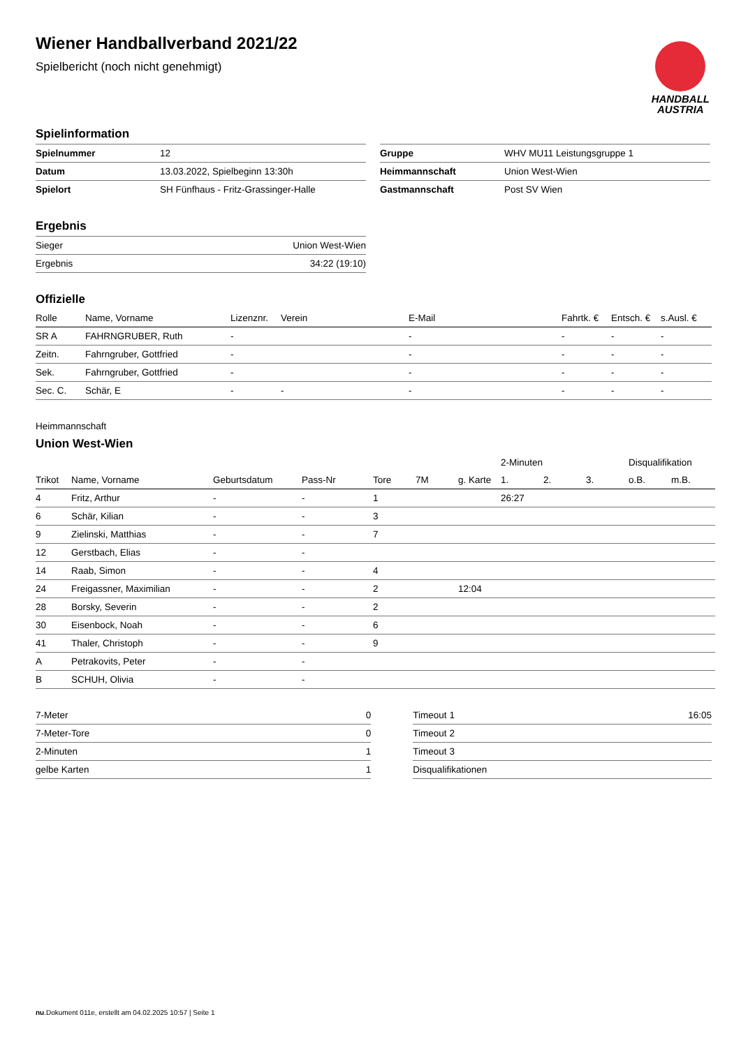HANDBALL
AUSTRIA
Wiener Handballverband 2021/22
Spielbericht (noch nicht genehmigt)
Spielinformation
| Spielnummer | 12 |
| Datum | 13.03.2022, Spielbeginn 13:30h |
| Spielort | SH Fünfhaus - Fritz-Grassinger-Halle |
| Gruppe | WHV MU11 Leistungsgruppe 1 |
| Heimmannschaft | Union West-Wien |
| Gastmannschaft | Post SV Wien |
Ergebnis
| Sieger | Union West-Wien |
| Ergebnis | 34:22 (19:10) |
Offizielle
| Rolle | Name, Vorname | Lizenznr. | Verein | E-Mail | Fahrtk. € | Entsch. € | s.Ausl. € |
| --- | --- | --- | --- | --- | --- | --- | --- |
| SR A | FAHRNGRUBER, Ruth | - | | - | - | - | - |
| Zeitn. | Fahrngruber, Gottfried | - | | - | - | - | - |
| Sek. | Fahrngruber, Gottfried | - | | - | - | - | - |
| Sec. C. | Schär, E | - | - | - | - | - | - |
Heimmannschaft
Union West-Wien
| | | | | | | | 2-Minuten | | | Disqualifikation | |
| Trikot | Name, Vorname | Geburtsdatum | Pass-Nr | Tore | 7M | g. Karte | 1. | 2. | 3. | o.B. | m.B. |
| 4 | Fritz, Arthur | - | - | 1 | | | 26:27 | | | | |
| 6 | Schär, Kilian | - | - | 3 | | | | | | | |
| 9 | Zielinski, Matthias | - | - | 7 | | | | | | | |
| 12 | Gerstbach, Elias | - | - | | | | | | | | |
| 14 | Raab, Simon | - | - | 4 | | | | | | | |
| 24 | Freigassner, Maximilian | - | - | 2 | | 12:04 | | | | | |
| 28 | Borsky, Severin | - | - | 2 | | | | | | | |
| 30 | Eisenbock, Noah | - | - | 6 | | | | | | | |
| 41 | Thaler, Christoph | - | - | 9 | | | | | | | |
| A | Petrakovits, Peter | - | - | | | | | | | | |
| B | SCHUH, Olivia | - | - | | | | | | | | |
| 7-Meter | 0 |
| 7-Meter-Tore | 0 |
| 2-Minuten | 1 |
| gelbe Karten | 1 |
| Timeout 1 | 16:05 |
| Timeout 2 | |
| Timeout 3 | |
| Disqualifikationen | |
nu.Dokument 011e, erstellt am 04.02.2025 10:57 | Seite 1